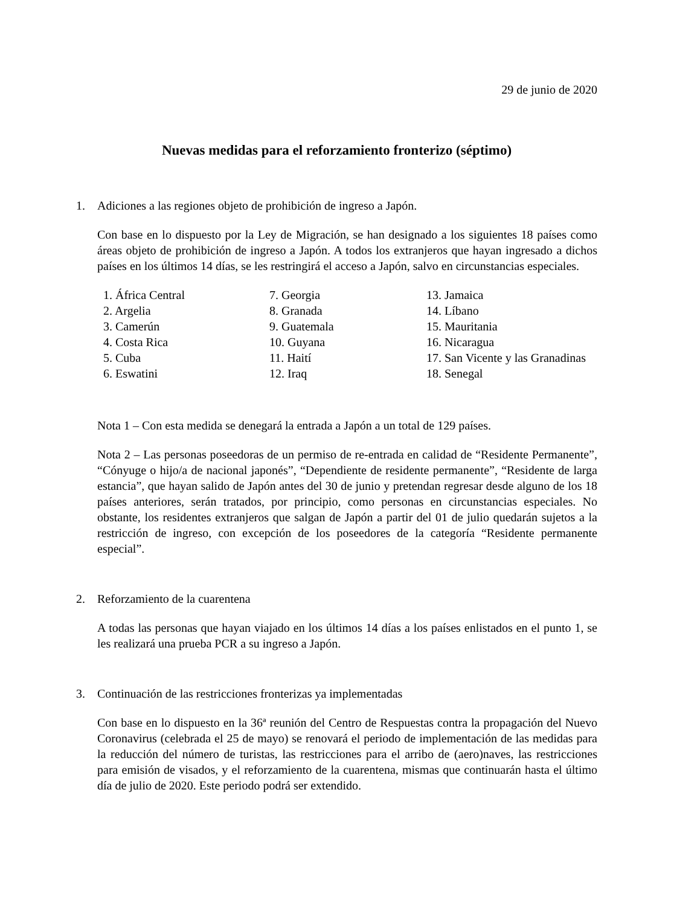29 de junio de 2020
Nuevas medidas para el reforzamiento fronterizo (séptimo)
1. Adiciones a las regiones objeto de prohibición de ingreso a Japón.
Con base en lo dispuesto por la Ley de Migración, se han designado a los siguientes 18 países como áreas objeto de prohibición de ingreso a Japón. A todos los extranjeros que hayan ingresado a dichos países en los últimos 14 días, se les restringirá el acceso a Japón, salvo en circunstancias especiales.
1. África Central
2. Argelia
3. Camerún
4. Costa Rica
5. Cuba
6. Eswatini
7. Georgia
8. Granada
9. Guatemala
10. Guyana
11. Haití
12. Iraq
13. Jamaica
14. Líbano
15. Mauritania
16. Nicaragua
17. San Vicente y las Granadinas
18. Senegal
Nota 1 – Con esta medida se denegará la entrada a Japón a un total de 129 países.
Nota 2 – Las personas poseedoras de un permiso de re-entrada en calidad de “Residente Permanente”, “Cónyuge o hijo/a de nacional japonés”, “Dependiente de residente permanente”, “Residente de larga estancia”, que hayan salido de Japón antes del 30 de junio y pretendan regresar desde alguno de los 18 países anteriores, serán tratados, por principio, como personas en circunstancias especiales. No obstante, los residentes extranjeros que salgan de Japón a partir del 01 de julio quedarán sujetos a la restricción de ingreso, con excepción de los poseedores de la categoría “Residente permanente especial”.
2. Reforzamiento de la cuarentena
A todas las personas que hayan viajado en los últimos 14 días a los países enlistados en el punto 1, se les realizará una prueba PCR a su ingreso a Japón.
3. Continuación de las restricciones fronterizas ya implementadas
Con base en lo dispuesto en la 36ª reunión del Centro de Respuestas contra la propagación del Nuevo Coronavirus (celebrada el 25 de mayo) se renovará el periodo de implementación de las medidas para la reducción del número de turistas, las restricciones para el arribo de (aero)naves, las restricciones para emisión de visados, y el reforzamiento de la cuarentena, mismas que continuarán hasta el último día de julio de 2020. Este periodo podrá ser extendido.